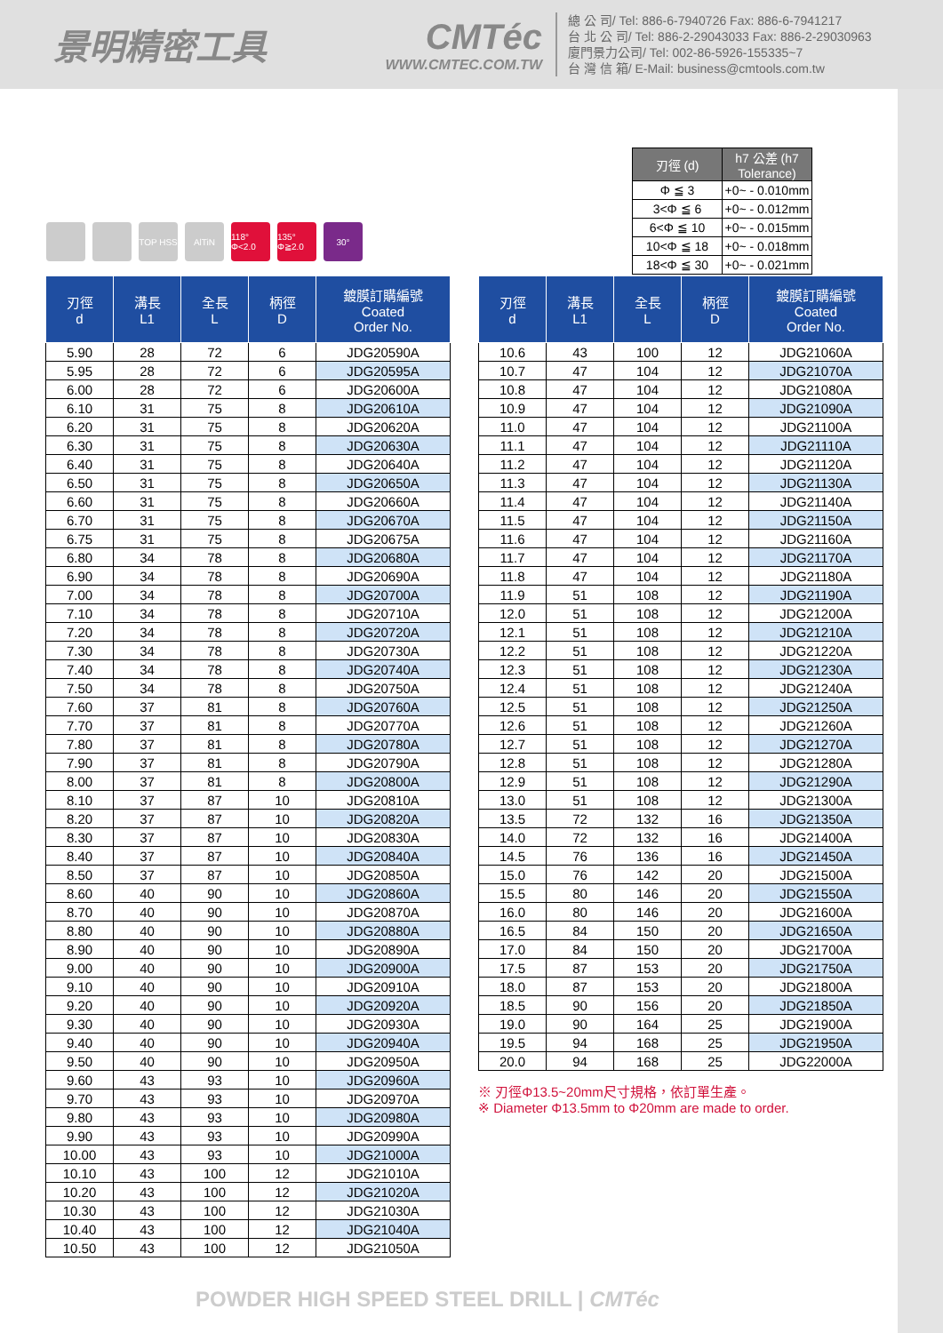景明精密工具 CMTéc
WWW.CMTEC.COM.TW
總 公 司/ Tel: 886-6-7940726 Fax: 886-6-7941217
台 北 公 司/ Tel: 886-2-29043033 Fax: 886-2-29030963
廈門景力公司/ Tel: 002-86-5926-155335~7
台 灣 信 箱/ E-Mail: business@cmtools.com.tw
| 刃徑 (d) | h7 公差 (h7 Tolerance) |
| --- | --- |
| Φ ≦ 3 | +0~ - 0.010mm |
| 3<Φ ≦ 6 | +0~ - 0.012mm |
| 6<Φ ≦ 10 | +0~ - 0.015mm |
| 10<Φ ≦ 18 | +0~ - 0.018mm |
| 18<Φ ≦ 30 | +0~ - 0.021mm |
TOP HSS AlTiN 118° Φ<2.0
135° Φ≧2.0
30°
| 刃徑 d | 溝長 L1 | 全長 L | 柄徑 D | 鍍膜訂購編號 Coated Order No. |
| --- | --- | --- | --- | --- |
| 5.90 | 28 | 72 | 6 | JDG20590A |
| 5.95 | 28 | 72 | 6 | JDG20595A |
| 6.00 | 28 | 72 | 6 | JDG20600A |
| 6.10 | 31 | 75 | 8 | JDG20610A |
| 6.20 | 31 | 75 | 8 | JDG20620A |
| 6.30 | 31 | 75 | 8 | JDG20630A |
| 6.40 | 31 | 75 | 8 | JDG20640A |
| 6.50 | 31 | 75 | 8 | JDG20650A |
| 6.60 | 31 | 75 | 8 | JDG20660A |
| 6.70 | 31 | 75 | 8 | JDG20670A |
| 6.75 | 31 | 75 | 8 | JDG20675A |
| 6.80 | 34 | 78 | 8 | JDG20680A |
| 6.90 | 34 | 78 | 8 | JDG20690A |
| 7.00 | 34 | 78 | 8 | JDG20700A |
| 7.10 | 34 | 78 | 8 | JDG20710A |
| 7.20 | 34 | 78 | 8 | JDG20720A |
| 7.30 | 34 | 78 | 8 | JDG20730A |
| 7.40 | 34 | 78 | 8 | JDG20740A |
| 7.50 | 34 | 78 | 8 | JDG20750A |
| 7.60 | 37 | 81 | 8 | JDG20760A |
| 7.70 | 37 | 81 | 8 | JDG20770A |
| 7.80 | 37 | 81 | 8 | JDG20780A |
| 7.90 | 37 | 81 | 8 | JDG20790A |
| 8.00 | 37 | 81 | 8 | JDG20800A |
| 8.10 | 37 | 87 | 10 | JDG20810A |
| 8.20 | 37 | 87 | 10 | JDG20820A |
| 8.30 | 37 | 87 | 10 | JDG20830A |
| 8.40 | 37 | 87 | 10 | JDG20840A |
| 8.50 | 37 | 87 | 10 | JDG20850A |
| 8.60 | 40 | 90 | 10 | JDG20860A |
| 8.70 | 40 | 90 | 10 | JDG20870A |
| 8.80 | 40 | 90 | 10 | JDG20880A |
| 8.90 | 40 | 90 | 10 | JDG20890A |
| 9.00 | 40 | 90 | 10 | JDG20900A |
| 9.10 | 40 | 90 | 10 | JDG20910A |
| 9.20 | 40 | 90 | 10 | JDG20920A |
| 9.30 | 40 | 90 | 10 | JDG20930A |
| 9.40 | 40 | 90 | 10 | JDG20940A |
| 9.50 | 40 | 90 | 10 | JDG20950A |
| 9.60 | 43 | 93 | 10 | JDG20960A |
| 9.70 | 43 | 93 | 10 | JDG20970A |
| 9.80 | 43 | 93 | 10 | JDG20980A |
| 9.90 | 43 | 93 | 10 | JDG20990A |
| 10.00 | 43 | 93 | 10 | JDG21000A |
| 10.10 | 43 | 100 | 12 | JDG21010A |
| 10.20 | 43 | 100 | 12 | JDG21020A |
| 10.30 | 43 | 100 | 12 | JDG21030A |
| 10.40 | 43 | 100 | 12 | JDG21040A |
| 10.50 | 43 | 100 | 12 | JDG21050A |
| 刃徑 d | 溝長 L1 | 全長 L | 柄徑 D | 鍍膜訂購編號 Coated Order No. |
| --- | --- | --- | --- | --- |
| 10.6 | 43 | 100 | 12 | JDG21060A |
| 10.7 | 47 | 104 | 12 | JDG21070A |
| 10.8 | 47 | 104 | 12 | JDG21080A |
| 10.9 | 47 | 104 | 12 | JDG21090A |
| 11.0 | 47 | 104 | 12 | JDG21100A |
| 11.1 | 47 | 104 | 12 | JDG21110A |
| 11.2 | 47 | 104 | 12 | JDG21120A |
| 11.3 | 47 | 104 | 12 | JDG21130A |
| 11.4 | 47 | 104 | 12 | JDG21140A |
| 11.5 | 47 | 104 | 12 | JDG21150A |
| 11.6 | 47 | 104 | 12 | JDG21160A |
| 11.7 | 47 | 104 | 12 | JDG21170A |
| 11.8 | 47 | 104 | 12 | JDG21180A |
| 11.9 | 51 | 108 | 12 | JDG21190A |
| 12.0 | 51 | 108 | 12 | JDG21200A |
| 12.1 | 51 | 108 | 12 | JDG21210A |
| 12.2 | 51 | 108 | 12 | JDG21220A |
| 12.3 | 51 | 108 | 12 | JDG21230A |
| 12.4 | 51 | 108 | 12 | JDG21240A |
| 12.5 | 51 | 108 | 12 | JDG21250A |
| 12.6 | 51 | 108 | 12 | JDG21260A |
| 12.7 | 51 | 108 | 12 | JDG21270A |
| 12.8 | 51 | 108 | 12 | JDG21280A |
| 12.9 | 51 | 108 | 12 | JDG21290A |
| 13.0 | 51 | 108 | 12 | JDG21300A |
| 13.5 | 72 | 132 | 16 | JDG21350A |
| 14.0 | 72 | 132 | 16 | JDG21400A |
| 14.5 | 76 | 136 | 16 | JDG21450A |
| 15.0 | 76 | 142 | 20 | JDG21500A |
| 15.5 | 80 | 146 | 20 | JDG21550A |
| 16.0 | 80 | 146 | 20 | JDG21600A |
| 16.5 | 84 | 150 | 20 | JDG21650A |
| 17.0 | 84 | 150 | 20 | JDG21700A |
| 17.5 | 87 | 153 | 20 | JDG21750A |
| 18.0 | 87 | 153 | 20 | JDG21800A |
| 18.5 | 90 | 156 | 20 | JDG21850A |
| 19.0 | 90 | 164 | 25 | JDG21900A |
| 19.5 | 94 | 168 | 25 | JDG21950A |
| 20.0 | 94 | 168 | 25 | JDG22000A |
※ 刃徑Φ13.5~20mm尺寸規格，依訂單生產。
※ Diameter Φ13.5mm to Φ20mm are made to order.
POWDER HIGH SPEED STEEL DRILL | CMTéc